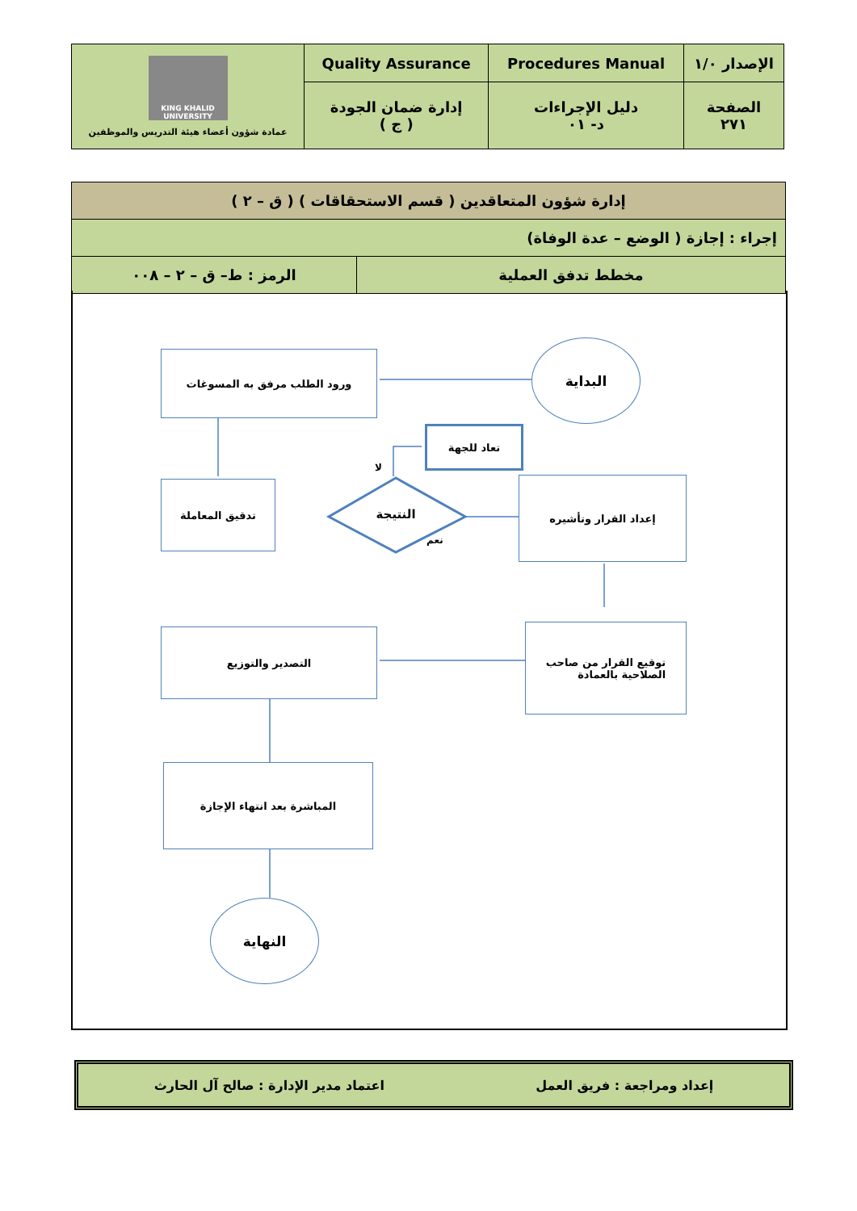| الإصدار ١/٠ | Procedures Manual | Quality Assurance | KING KHALID UNIVERSITY عمادة شؤون أعضاء هيئة التدريس والموظفين |
| الصفحة ٢٧١ | دليل الإجراءات د- ٠١ | إدارة ضمان الجودة ( ج ) | |
| إدارة شؤون المتعاقدين ( قسم الاستحقاقات ) ( ق – ٢ ) | |
| إجراء : إجازة ( الوضع – عدة الوفاة) | |
| مخطط تدفق العملية | الرمز : ط– ق – ٢ – ٠٠٨ |
البداية
ورود الطلب مرفق به المسوغات
تعاد للجهة
تدقيق المعاملة
النتيجة
لا
نعم
إعداد القرار وتأشيره
توقيع القرار من صاحب
الصلاحية بالعمادة
التصدير والتوزيع
المباشرة بعد انتهاء الإجازة
النهاية
إعداد ومراجعة : فريق العمل اعتماد مدير الإدارة : صالح آل الحارث